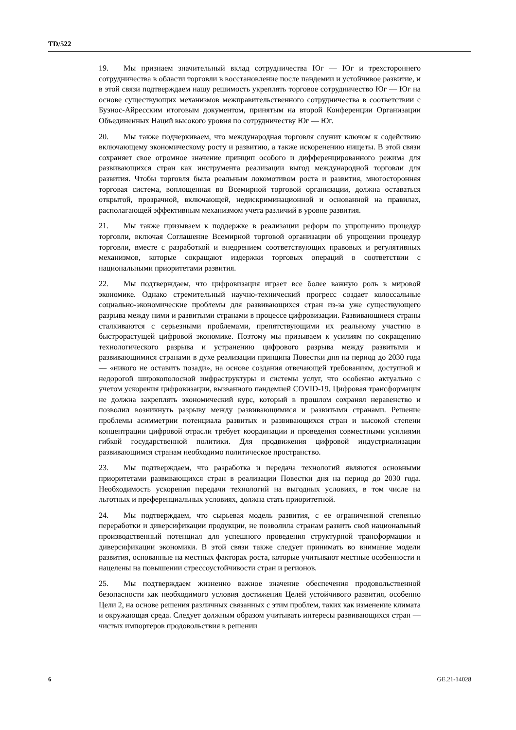TD/522
19. Мы признаем значительный вклад сотрудничества Юг — Юг и трехстороннего сотрудничества в области торговли в восстановление после пандемии и устойчивое развитие, и в этой связи подтверждаем нашу решимость укреплять торговое сотрудничество Юг — Юг на основе существующих механизмов межправительственного сотрудничества в соответствии с Буэнос-Айресским итоговым документом, принятым на второй Конференции Организации Объединенных Наций высокого уровня по сотрудничеству Юг — Юг.
20. Мы также подчеркиваем, что международная торговля служит ключом к содействию включающему экономическому росту и развитию, а также искоренению нищеты. В этой связи сохраняет свое огромное значение принцип особого и дифференцированного режима для развивающихся стран как инструмента реализации выгод международной торговли для развития. Чтобы торговля была реальным локомотивом роста и развития, многосторонняя торговая система, воплощенная во Всемирной торговой организации, должна оставаться открытой, прозрачной, включающей, недискриминационной и основанной на правилах, располагающей эффективным механизмом учета различий в уровне развития.
21. Мы также призываем к поддержке в реализации реформ по упрощению процедур торговли, включая Соглашение Всемирной торговой организации об упрощении процедур торговли, вместе с разработкой и внедрением соответствующих правовых и регулятивных механизмов, которые сокращают издержки торговых операций в соответствии с национальными приоритетами развития.
22. Мы подтверждаем, что цифровизация играет все более важную роль в мировой экономике. Однако стремительный научно-технический прогресс создает колоссальные социально-экономические проблемы для развивающихся стран из-за уже существующего разрыва между ними и развитыми странами в процессе цифровизации. Развивающиеся страны сталкиваются с серьезными проблемами, препятствующими их реальному участию в быстрорастущей цифровой экономике. Поэтому мы призываем к усилиям по сокращению технологического разрыва и устранению цифрового разрыва между развитыми и развивающимися странами в духе реализации принципа Повестки дня на период до 2030 года — «никого не оставить позади», на основе создания отвечающей требованиям, доступной и недорогой широкополосной инфраструктуры и системы услуг, что особенно актуально с учетом ускорения цифровизации, вызванного пандемией COVID-19. Цифровая трансформация не должна закреплять экономический курс, который в прошлом сохранял неравенство и позволил возникнуть разрыву между развивающимися и развитыми странами. Решение проблемы асимметрии потенциала развитых и развивающихся стран и высокой степени концентрации цифровой отрасли требует координации и проведения совместными усилиями гибкой государственной политики. Для продвижения цифровой индустриализации развивающимся странам необходимо политическое пространство.
23. Мы подтверждаем, что разработка и передача технологий являются основными приоритетами развивающихся стран в реализации Повестки дня на период до 2030 года. Необходимость ускорения передачи технологий на выгодных условиях, в том числе на льготных и преференциальных условиях, должна стать приоритетной.
24. Мы подтверждаем, что сырьевая модель развития, с ее ограниченной степенью переработки и диверсификации продукции, не позволила странам развить свой национальный производственный потенциал для успешного проведения структурной трансформации и диверсификации экономики. В этой связи также следует принимать во внимание модели развития, основанные на местных факторах роста, которые учитывают местные особенности и нацелены на повышении стрессоустойчивости стран и регионов.
25. Мы подтверждаем жизненно важное значение обеспечения продовольственной безопасности как необходимого условия достижения Целей устойчивого развития, особенно Цели 2, на основе решения различных связанных с этим проблем, таких как изменение климата и окружающая среда. Следует должным образом учитывать интересы развивающихся стран — чистых импортеров продовольствия в решении
6 GE.21-14028